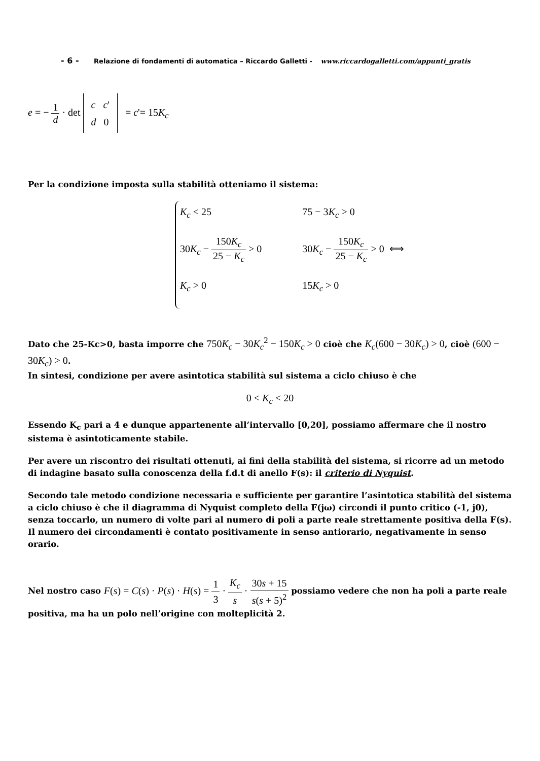- 6 - Relazione di fondamenti di automatica – Riccardo Galletti - www.riccardogalletti.com/appunti_gratis
e = − 1 d · det c c'
d 0 = c'= 15K<sub>c</sub>
Per la condizione imposta sulla stabilità otteniamo il sistema:
K<sub>c</sub> < 25
30K<sub>c</sub> − 150K<sub>c</sub> 25 − K<sub>c</sub> > 0
K<sub>c</sub> > 0
75 − 3K<sub>c</sub> > 0
30K<sub>c</sub> − 150K<sub>c</sub> 25 − K<sub>c</sub> > 0 ⟺
15K<sub>c</sub> > 0
Dato che 25-Kc>0, basta imporre che 750K<sub>c</sub> − 30K<sub>c</sub><sup>2</sup> − 150K<sub>c</sub> > 0 cioè che K<sub>c</sub>(600 − 30K<sub>c</sub>) > 0, cioè (600 − 30K<sub>c</sub>) > 0.
In sintesi, condizione per avere asintotica stabilità sul sistema a ciclo chiuso è che
0 < K<sub>c</sub> < 20
Essendo K<sub>c</sub> pari a 4 e dunque appartenente all’intervallo [0,20], possiamo affermare che il nostro sistema è asintoticamente stabile.
Per avere un riscontro dei risultati ottenuti, ai fini della stabilità del sistema, si ricorre ad un metodo di indagine basato sulla conoscenza della f.d.t di anello F(s): il criterio di Nyquist.
Secondo tale metodo condizione necessaria e sufficiente per garantire l’asintotica stabilità del sistema a ciclo chiuso è che il diagramma di Nyquist completo della F(jω) circondi il punto critico (-1, j0), senza toccarlo, un numero di volte pari al numero di poli a parte reale strettamente positiva della F(s). Il numero dei circondamenti è contato positivamente in senso antiorario, negativamente in senso orario.
Nel nostro caso F(s) = C(s) · P(s) · H(s) = 1 3 · K<sub>c</sub> s · 30s + 15 s(s + 5)<sup>2</sup> possiamo vedere che non ha poli a parte reale positiva, ma ha un polo nell’origine con molteplicità 2.